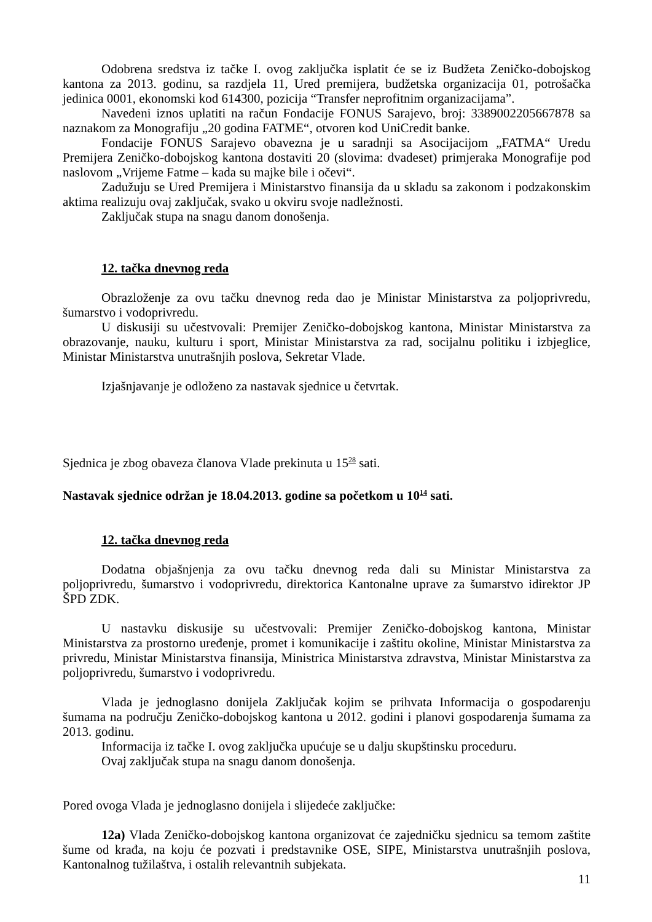Odobrena sredstva iz tačke I. ovog zaključka isplatit će se iz Budžeta Zeničko-dobojskog kantona za 2013. godinu, sa razdjela 11, Ured premijera, budžetska organizacija 01, potrošačka jedinica 0001, ekonomski kod 614300, pozicija “Transfer neprofitnim organizacijama”.
Navedeni iznos uplatiti na račun Fondacije FONUS Sarajevo, broj: 3389002205667878 sa naznakom za Monografiju „20 godina FATME“, otvoren kod UniCredit banke.
Fondacije FONUS Sarajevo obavezna je u saradnji sa Asocijacijom „FATMA“ Uredu Premijera Zeničko-dobojskog kantona dostaviti 20 (slovima: dvadeset) primjeraka Monografije pod naslovom „Vrijeme Fatme – kada su majke bile i očevi“.
Zadužuju se Ured Premijera i Ministarstvo finansija da u skladu sa zakonom i podzakonskim aktima realizuju ovaj zaključak, svako u okviru svoje nadležnosti.
Zaključak stupa na snagu danom donošenja.
12. tačka dnevnog reda
Obrazloženje za ovu tačku dnevnog reda dao je Ministar Ministarstva za poljoprivredu, šumarstvo i vodoprivredu.
U diskusiji su učestvovali: Premijer Zeničko-dobojskog kantona, Ministar Ministarstva za obrazovanje, nauku, kulturu i sport, Ministar Ministarstva za rad, socijalnu politiku i izbjeglice, Ministar Ministarstva unutrašnjih poslova, Sekretar Vlade.
Izjašnjavanje je odloženo za nastavak sjednice u četvrtak.
Sjednica je zbog obaveza članova Vlade prekinuta u 15<sup>28</sup> sati.
Nastavak sjednice održan je 18.04.2013. godine sa početkom u 10<sup>14</sup> sati.
12. tačka dnevnog reda
Dodatna objašnjenja za ovu tačku dnevnog reda dali su Ministar Ministarstva za poljoprivredu, šumarstvo i vodoprivredu, direktorica Kantonalne uprave za šumarstvo idirektor JP ŠPD ZDK.
U nastavku diskusije su učestvovali: Premijer Zeničko-dobojskog kantona, Ministar Ministarstva za prostorno uređenje, promet i komunikacije i zaštitu okoline, Ministar Ministarstva za privredu, Ministar Ministarstva finansija, Ministrica Ministarstva zdravstva, Ministar Ministarstva za poljoprivredu, šumarstvo i vodoprivredu.
Vlada je jednoglasno donijela Zaključak kojim se prihvata Informacija o gospodarenju šumama na području Zeničko-dobojskog kantona u 2012. godini i planovi gospodarenja šumama za 2013. godinu.
Informacija iz tačke I. ovog zaključka upućuje se u dalju skupštinsku proceduru.
Ovaj zaključak stupa na snagu danom donošenja.
Pored ovoga Vlada je jednoglasno donijela i slijedeće zaključke:
12a) Vlada Zeničko-dobojskog kantona organizovat će zajedničku sjednicu sa temom zaštite šume od krađa, na koju će pozvati i predstavnike OSE, SIPE, Ministarstva unutrašnjih poslova, Kantonalnog tužilaštva, i ostalih relevantnih subjekata.
11